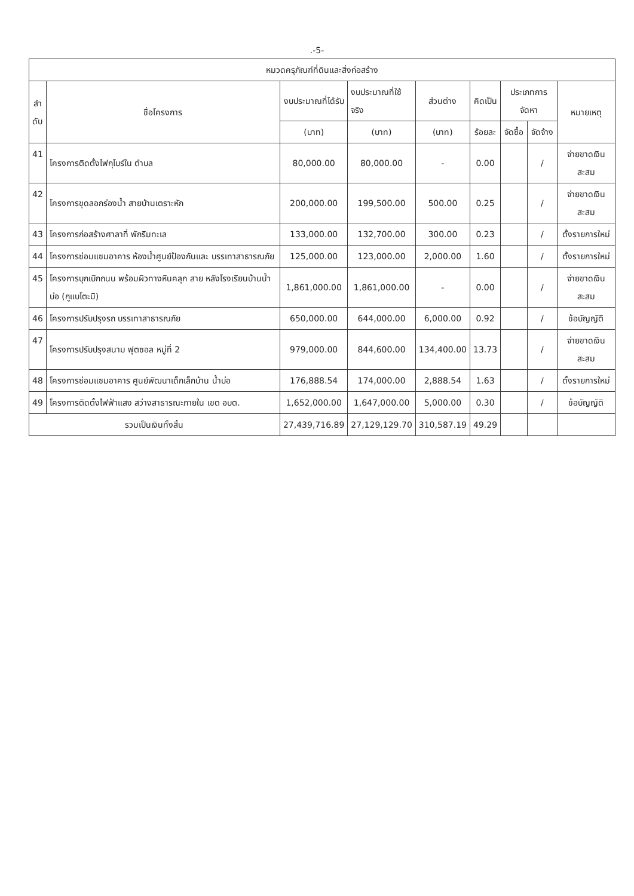.-5-
| หมวดครุภัณฑ์ที่ดินและสิ่งก่อสร้าง | | | | | | | | |
| --- | --- | --- | --- | --- | --- | --- | --- | --- |
| ลำ ดับ | ชื่อโครงการ | งบประมาณที่ได้รับ | งบประมาณที่ใช้ จริง | ส่วนต่าง | คิดเป็น | ประเภทการจัดหา | | หมายเหตุ |
| | | (บาท) | (บาท) | (บาท) | ร้อยละ | จัดซื้อ | จัดจ้าง | |
| 41 | โครงการติดตั้งไฟกุโบร์ใน ตำบล | 80,000.00 | 80,000.00 | - | 0.00 | | / | จ่ายขาดเงินสะสม |
| 42 | โครงการขุดลอกร่องน้ำ สายบ้านเตราะหัก | 200,000.00 | 199,500.00 | 500.00 | 0.25 | | / | จ่ายขาดเงินสะสม |
| 43 | โครงการก่อสร้างศาลาที่ พักริมทะเล | 133,000.00 | 132,700.00 | 300.00 | 0.23 | | / | ตั้งรายการใหม่ |
| 44 | โครงการซ่อมแซมอาคาร ห้องน้ำศูนย์ป้องกันและ บรรเทาสาธารณภัย | 125,000.00 | 123,000.00 | 2,000.00 | 1.60 | | / | ตั้งรายการใหม่ |
| 45 | โครงการบุกเบิกถนน พร้อมผิวทางหินคลุก สาย หลังโรงเรียนบ้านน้ำบ่อ (กูแบโตะมิ) | 1,861,000.00 | 1,861,000.00 | - | 0.00 | | / | จ่ายขาดเงินสะสม |
| 46 | โครงการปรับปรุงรถ บรรเทาสาธารณภัย | 650,000.00 | 644,000.00 | 6,000.00 | 0.92 | | / | ข้อบัญญัติ |
| 47 | โครงการปรับปรุงสนาม ฟุตซอล หมู่ที่ 2 | 979,000.00 | 844,600.00 | 134,400.00 | 13.73 | | / | จ่ายขาดเงินสะสม |
| 48 | โครงการซ่อมแซมอาคาร ศูนย์พัฒนาเด็กเล็กบ้าน น้ำบ่อ | 176,888.54 | 174,000.00 | 2,888.54 | 1.63 | | / | ตั้งรายการใหม่ |
| 49 | โครงการติดตั้งไฟฟ้าแสง สว่างสาธารณะภายใน เขต อบต. | 1,652,000.00 | 1,647,000.00 | 5,000.00 | 0.30 | | / | ข้อบัญญัติ |
| รวมเป็นเงินทั้งสิ้น | | 27,439,716.89 | 27,129,129.70 | 310,587.19 | 49.29 | | | |